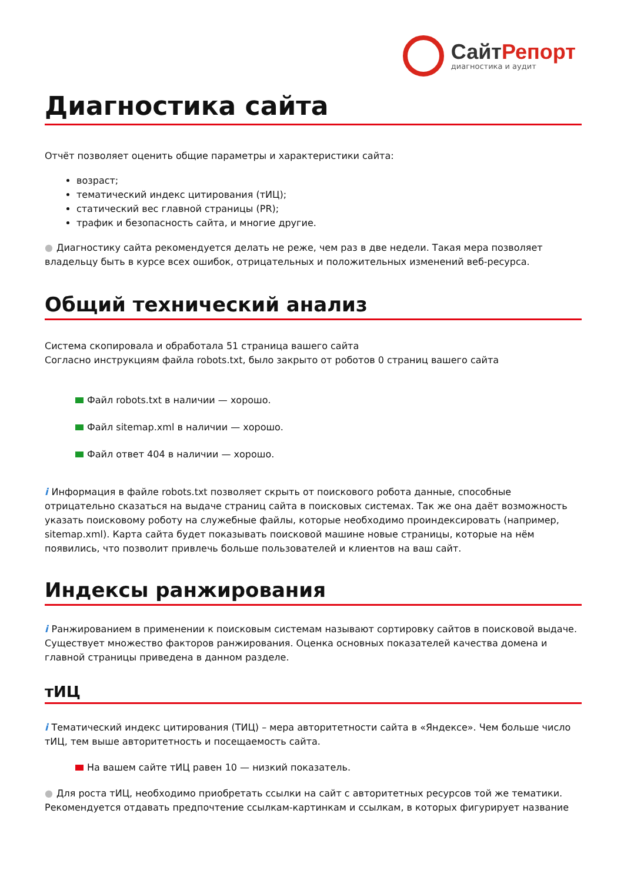СайтРепорт
диагностика и аудит
Диагностика сайта
Отчёт позволяет оценить общие параметры и характеристики сайта:
возраст;
тематический индекс цитирования (тИЦ);
статический вес главной страницы (PR);
трафик и безопасность сайта, и многие другие.
● Диагностику сайта рекомендуется делать не реже, чем раз в две недели. Такая мера позволяет владельцу быть в курсе всех ошибок, отрицательных и положительных изменений веб-ресурса.
Общий технический анализ
Система скопировала и обработала 51 страница вашего сайта
Согласно инструкциям файла robots.txt, было закрыто от роботов 0 страниц вашего сайта
Файл robots.txt в наличии — хорошо.
Файл sitemap.xml в наличии — хорошо.
Файл ответ 404 в наличии — хорошо.
i Информация в файле robots.txt позволяет скрыть от поискового робота данные, способные отрицательно сказаться на выдаче страниц сайта в поисковых системах. Так же она даёт возможность указать поисковому роботу на служебные файлы, которые необходимо проиндексировать (например, sitemap.xml). Карта сайта будет показывать поисковой машине новые страницы, которые на нём появились, что позволит привлечь больше пользователей и клиентов на ваш сайт.
Индексы ранжирования
i Ранжированием в применении к поисковым системам называют сортировку сайтов в поисковой выдаче. Существует множество факторов ранжирования. Оценка основных показателей качества домена и главной страницы приведена в данном разделе.
тИЦ
i Тематический индекс цитирования (ТИЦ) – мера авторитетности сайта в «Яндексе». Чем больше число тИЦ, тем выше авторитетность и посещаемость сайта.
На вашем сайте тИЦ равен 10 — низкий показатель.
● Для роста тИЦ, необходимо приобретать ссылки на сайт с авторитетных ресурсов той же тематики. Рекомендуется отдавать предпочтение ссылкам-картинкам и ссылкам, в которых фигурирует название